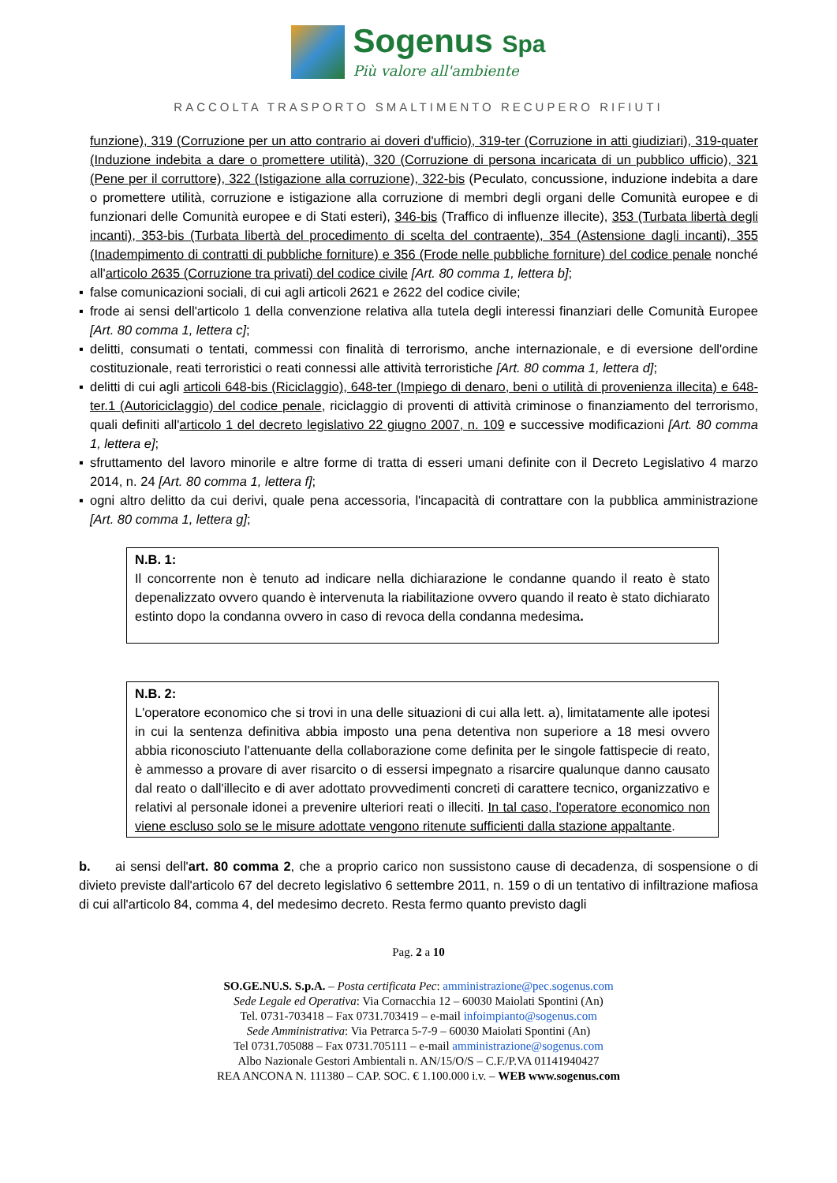Sogenus Spa
Più valore all'ambiente
RACCOLTA TRASPORTO SMALTIMENTO RECUPERO RIFIUTI
funzione), 319 (Corruzione per un atto contrario ai doveri d'ufficio), 319-ter (Corruzione in atti giudiziari), 319-quater (Induzione indebita a dare o promettere utilità), 320 (Corruzione di persona incaricata di un pubblico ufficio), 321 (Pene per il corruttore), 322 (Istigazione alla corruzione), 322-bis (Peculato, concussione, induzione indebita a dare o promettere utilità, corruzione e istigazione alla corruzione di membri degli organi delle Comunità europee e di funzionari delle Comunità europee e di Stati esteri), 346-bis (Traffico di influenze illecite), 353 (Turbata libertà degli incanti), 353-bis (Turbata libertà del procedimento di scelta del contraente), 354 (Astensione dagli incanti), 355 (Inadempimento di contratti di pubbliche forniture) e 356 (Frode nelle pubbliche forniture) del codice penale nonché all'articolo 2635 (Corruzione tra privati) del codice civile [Art. 80 comma 1, lettera b];
▪ false comunicazioni sociali, di cui agli articoli 2621 e 2622 del codice civile;
▪ frode ai sensi dell'articolo 1 della convenzione relativa alla tutela degli interessi finanziari delle Comunità Europee [Art. 80 comma 1, lettera c];
▪ delitti, consumati o tentati, commessi con finalità di terrorismo, anche internazionale, e di eversione dell'ordine costituzionale, reati terroristici o reati connessi alle attività terroristiche [Art. 80 comma 1, lettera d];
▪ delitti di cui agli articoli 648-bis (Riciclaggio), 648-ter (Impiego di denaro, beni o utilità di provenienza illecita) e 648-ter.1 (Autoriciclaggio) del codice penale, riciclaggio di proventi di attività criminose o finanziamento del terrorismo, quali definiti all'articolo 1 del decreto legislativo 22 giugno 2007, n. 109 e successive modificazioni [Art. 80 comma 1, lettera e];
▪ sfruttamento del lavoro minorile e altre forme di tratta di esseri umani definite con il Decreto Legislativo 4 marzo 2014, n. 24 [Art. 80 comma 1, lettera f];
▪ ogni altro delitto da cui derivi, quale pena accessoria, l'incapacità di contrattare con la pubblica amministrazione [Art. 80 comma 1, lettera g];
N.B. 1:
Il concorrente non è tenuto ad indicare nella dichiarazione le condanne quando il reato è stato depenalizzato ovvero quando è intervenuta la riabilitazione ovvero quando il reato è stato dichiarato estinto dopo la condanna ovvero in caso di revoca della condanna medesima.
N.B. 2:
L'operatore economico che si trovi in una delle situazioni di cui alla lett. a), limitatamente alle ipotesi in cui la sentenza definitiva abbia imposto una pena detentiva non superiore a 18 mesi ovvero abbia riconosciuto l'attenuante della collaborazione come definita per le singole fattispecie di reato, è ammesso a provare di aver risarcito o di essersi impegnato a risarcire qualunque danno causato dal reato o dall'illecito e di aver adottato provvedimenti concreti di carattere tecnico, organizzativo e relativi al personale idonei a prevenire ulteriori reati o illeciti. In tal caso, l'operatore economico non viene escluso solo se le misure adottate vengono ritenute sufficienti dalla stazione appaltante.
b. ai sensi dell'art. 80 comma 2, che a proprio carico non sussistono cause di decadenza, di sospensione o di divieto previste dall'articolo 67 del decreto legislativo 6 settembre 2011, n. 159 o di un tentativo di infiltrazione mafiosa di cui all'articolo 84, comma 4, del medesimo decreto. Resta fermo quanto previsto dagli
Pag. 2 a 10
SO.GE.NU.S. S.p.A. – Posta certificata Pec: amministrazione@pec.sogenus.com
Sede Legale ed Operativa: Via Cornacchia 12 – 60030 Maiolati Spontini (An)
Tel. 0731-703418 – Fax 0731.703419 – e-mail infoimpianto@sogenus.com
Sede Amministrativa: Via Petrarca 5-7-9 – 60030 Maiolati Spontini (An)
Tel 0731.705088 – Fax 0731.705111 – e-mail amministrazione@sogenus.com
Albo Nazionale Gestori Ambientali n. AN/15/O/S – C.F./P.VA 01141940427
REA ANCONA N. 111380 – CAP. SOC. € 1.100.000 i.v. – WEB www.sogenus.com